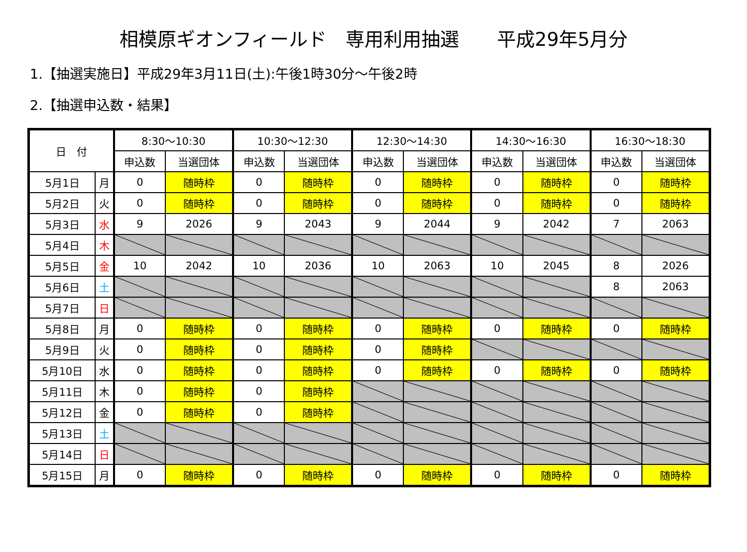相模原ギオンフィールド　専用利用抽選　　平成29年5月分
1.【抽選実施日】平成29年3月11日(土):午後1時30分～午後2時
2.【抽選申込数・結果】
| 日 付 | | 8:30～10:30 | | 10:30～12:30 | | 12:30～14:30 | | 14:30～16:30 | | 16:30～18:30 | |
| --- | --- | --- | --- | --- | --- | --- | --- | --- | --- | --- | --- |
| | | 申込数 | 当選団体 | 申込数 | 当選団体 | 申込数 | 当選団体 | 申込数 | 当選団体 | 申込数 | 当選団体 |
| 5月1日 | 月 | 0 | 随時枠 | 0 | 随時枠 | 0 | 随時枠 | 0 | 随時枠 | 0 | 随時枠 |
| 5月2日 | 火 | 0 | 随時枠 | 0 | 随時枠 | 0 | 随時枠 | 0 | 随時枠 | 0 | 随時枠 |
| 5月3日 | 水 | 9 | 2026 | 9 | 2043 | 9 | 2044 | 9 | 2042 | 7 | 2063 |
| 5月4日 | 木 | | | | | | | | | | |
| 5月5日 | 金 | 10 | 2042 | 10 | 2036 | 10 | 2063 | 10 | 2045 | 8 | 2026 |
| 5月6日 | 土 | | | | | | | | | 8 | 2063 |
| 5月7日 | 日 | | | | | | | | | | |
| 5月8日 | 月 | 0 | 随時枠 | 0 | 随時枠 | 0 | 随時枠 | 0 | 随時枠 | 0 | 随時枠 |
| 5月9日 | 火 | 0 | 随時枠 | 0 | 随時枠 | 0 | 随時枠 | | | | |
| 5月10日 | 水 | 0 | 随時枠 | 0 | 随時枠 | 0 | 随時枠 | 0 | 随時枠 | 0 | 随時枠 |
| 5月11日 | 木 | 0 | 随時枠 | 0 | 随時枠 | | | | | | |
| 5月12日 | 金 | 0 | 随時枠 | 0 | 随時枠 | | | | | | |
| 5月13日 | 土 | | | | | | | | | | |
| 5月14日 | 日 | | | | | | | | | | |
| 5月15日 | 月 | 0 | 随時枠 | 0 | 随時枠 | 0 | 随時枠 | 0 | 随時枠 | 0 | 随時枠 |